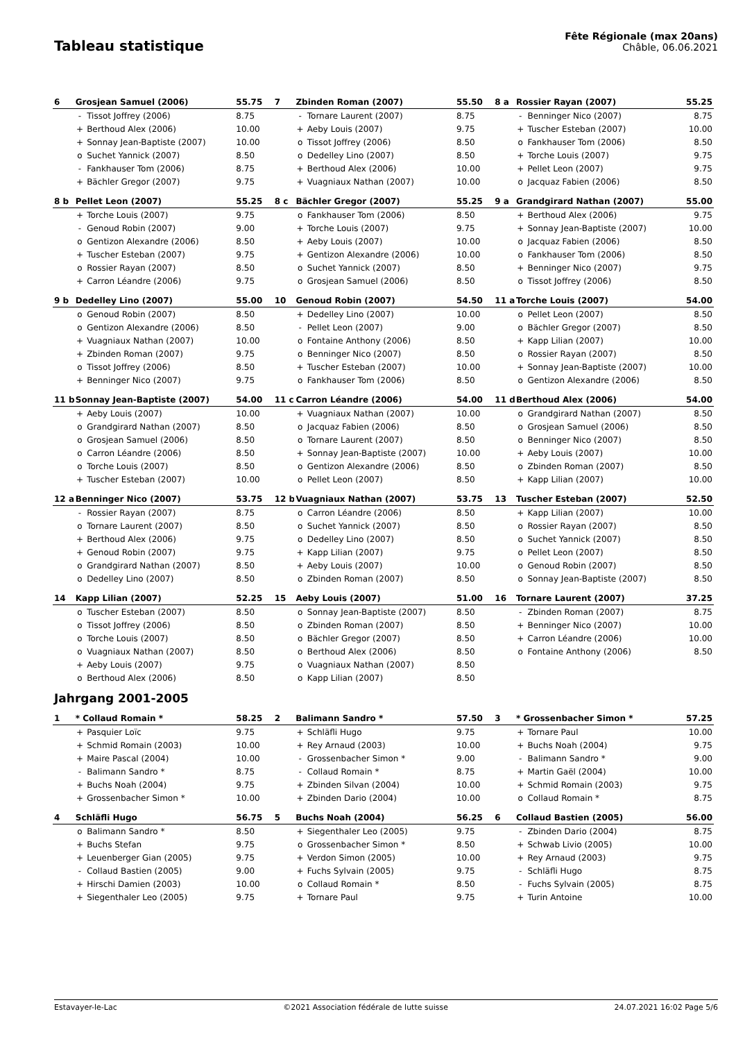Tableau statistique
Fête Régionale (max 20ans)
Châble, 06.06.2021
| 6 | Grosjean Samuel (2006) | | 55.75 | 7 | Zbinden Roman (2007) | | 55.50 | 8 a | Rossier Rayan (2007) | | 55.25 |
| | - | Tissot Joffrey (2006) | 8.75 | | - | Tornare Laurent (2007) | 8.75 | | - | Benninger Nico (2007) | 8.75 |
| | + | Berthoud Alex (2006) | 10.00 | | + | Aeby Louis (2007) | 9.75 | | + | Tuscher Esteban (2007) | 10.00 |
| | + | Sonnay Jean-Baptiste (2007) | 10.00 | | o | Tissot Joffrey (2006) | 8.50 | | o | Fankhauser Tom (2006) | 8.50 |
| | o | Suchet Yannick (2007) | 8.50 | | o | Dedelley Lino (2007) | 8.50 | | + | Torche Louis (2007) | 9.75 |
| | - | Fankhauser Tom (2006) | 8.75 | | + | Berthoud Alex (2006) | 10.00 | | + | Pellet Leon (2007) | 9.75 |
| | + | Bächler Gregor (2007) | 9.75 | | + | Vuagniaux Nathan (2007) | 10.00 | | o | Jacquaz Fabien (2006) | 8.50 |
| 8 b | Pellet Leon (2007) | | 55.25 | 8 c | Bächler Gregor (2007) | | 55.25 | 9 a | Grandgirard Nathan (2007) | | 55.00 |
| | + | Torche Louis (2007) | 9.75 | | o | Fankhauser Tom (2006) | 8.50 | | + | Berthoud Alex (2006) | 9.75 |
| | - | Genoud Robin (2007) | 9.00 | | + | Torche Louis (2007) | 9.75 | | + | Sonnay Jean-Baptiste (2007) | 10.00 |
| | o | Gentizon Alexandre (2006) | 8.50 | | + | Aeby Louis (2007) | 10.00 | | o | Jacquaz Fabien (2006) | 8.50 |
| | + | Tuscher Esteban (2007) | 9.75 | | + | Gentizon Alexandre (2006) | 10.00 | | o | Fankhauser Tom (2006) | 8.50 |
| | o | Rossier Rayan (2007) | 8.50 | | o | Suchet Yannick (2007) | 8.50 | | + | Benninger Nico (2007) | 9.75 |
| | + | Carron Léandre (2006) | 9.75 | | o | Grosjean Samuel (2006) | 8.50 | | o | Tissot Joffrey (2006) | 8.50 |
| 9 b | Dedelley Lino (2007) | | 55.00 | 10 | Genoud Robin (2007) | | 54.50 | 11 a | Torche Louis (2007) | | 54.00 |
| | o | Genoud Robin (2007) | 8.50 | | + | Dedelley Lino (2007) | 10.00 | | o | Pellet Leon (2007) | 8.50 |
| | o | Gentizon Alexandre (2006) | 8.50 | | - | Pellet Leon (2007) | 9.00 | | o | Bächler Gregor (2007) | 8.50 |
| | + | Vuagniaux Nathan (2007) | 10.00 | | o | Fontaine Anthony (2006) | 8.50 | | + | Kapp Lilian (2007) | 10.00 |
| | + | Zbinden Roman (2007) | 9.75 | | o | Benninger Nico (2007) | 8.50 | | o | Rossier Rayan (2007) | 8.50 |
| | o | Tissot Joffrey (2006) | 8.50 | | + | Tuscher Esteban (2007) | 10.00 | | + | Sonnay Jean-Baptiste (2007) | 10.00 |
| | + | Benninger Nico (2007) | 9.75 | | o | Fankhauser Tom (2006) | 8.50 | | o | Gentizon Alexandre (2006) | 8.50 |
| 11 b | Sonnay Jean-Baptiste (2007) | | 54.00 | 11 c | Carron Léandre (2006) | | 54.00 | 11 d | Berthoud Alex (2006) | | 54.00 |
| | + | Aeby Louis (2007) | 10.00 | | + | Vuagniaux Nathan (2007) | 10.00 | | o | Grandgirard Nathan (2007) | 8.50 |
| | o | Grandgirard Nathan (2007) | 8.50 | | o | Jacquaz Fabien (2006) | 8.50 | | o | Grosjean Samuel (2006) | 8.50 |
| | o | Grosjean Samuel (2006) | 8.50 | | o | Tornare Laurent (2007) | 8.50 | | o | Benninger Nico (2007) | 8.50 |
| | o | Carron Léandre (2006) | 8.50 | | + | Sonnay Jean-Baptiste (2007) | 10.00 | | + | Aeby Louis (2007) | 10.00 |
| | o | Torche Louis (2007) | 8.50 | | o | Gentizon Alexandre (2006) | 8.50 | | o | Zbinden Roman (2007) | 8.50 |
| | + | Tuscher Esteban (2007) | 10.00 | | o | Pellet Leon (2007) | 8.50 | | + | Kapp Lilian (2007) | 10.00 |
| 12 a | Benninger Nico (2007) | | 53.75 | 12 b | Vuagniaux Nathan (2007) | | 53.75 | 13 | Tuscher Esteban (2007) | | 52.50 |
| | - | Rossier Rayan (2007) | 8.75 | | o | Carron Léandre (2006) | 8.50 | | + | Kapp Lilian (2007) | 10.00 |
| | o | Tornare Laurent (2007) | 8.50 | | o | Suchet Yannick (2007) | 8.50 | | o | Rossier Rayan (2007) | 8.50 |
| | + | Berthoud Alex (2006) | 9.75 | | o | Dedelley Lino (2007) | 8.50 | | o | Suchet Yannick (2007) | 8.50 |
| | + | Genoud Robin (2007) | 9.75 | | + | Kapp Lilian (2007) | 9.75 | | o | Pellet Leon (2007) | 8.50 |
| | o | Grandgirard Nathan (2007) | 8.50 | | + | Aeby Louis (2007) | 10.00 | | o | Genoud Robin (2007) | 8.50 |
| | o | Dedelley Lino (2007) | 8.50 | | o | Zbinden Roman (2007) | 8.50 | | o | Sonnay Jean-Baptiste (2007) | 8.50 |
| 14 | Kapp Lilian (2007) | | 52.25 | 15 | Aeby Louis (2007) | | 51.00 | 16 | Tornare Laurent (2007) | | 37.25 |
| | o | Tuscher Esteban (2007) | 8.50 | | o | Sonnay Jean-Baptiste (2007) | 8.50 | | - | Zbinden Roman (2007) | 8.75 |
| | o | Tissot Joffrey (2006) | 8.50 | | o | Zbinden Roman (2007) | 8.50 | | + | Benninger Nico (2007) | 10.00 |
| | o | Torche Louis (2007) | 8.50 | | o | Bächler Gregor (2007) | 8.50 | | + | Carron Léandre (2006) | 10.00 |
| | o | Vuagniaux Nathan (2007) | 8.50 | | o | Berthoud Alex (2006) | 8.50 | | o | Fontaine Anthony (2006) | 8.50 |
| | + | Aeby Louis (2007) | 9.75 | | o | Vuagniaux Nathan (2007) | 8.50 | | | | |
| | o | Berthoud Alex (2006) | 8.50 | | o | Kapp Lilian (2007) | 8.50 | | | | |
Jahrgang 2001-2005
| 1 | * Collaud Romain * | | 58.25 | 2 | Balimann Sandro * | | 57.50 | 3 | * Grossenbacher Simon * | | 57.25 |
| | + | Pasquier Loïc | 9.75 | | + | Schläfli Hugo | 9.75 | | + | Tornare Paul | 10.00 |
| | + | Schmid Romain (2003) | 10.00 | | + | Rey Arnaud (2003) | 10.00 | | + | Buchs Noah (2004) | 9.75 |
| | + | Maire Pascal (2004) | 10.00 | | - | Grossenbacher Simon * | 9.00 | | - | Balimann Sandro * | 9.00 |
| | - | Balimann Sandro * | 8.75 | | - | Collaud Romain * | 8.75 | | + | Martin Gaël (2004) | 10.00 |
| | + | Buchs Noah (2004) | 9.75 | | + | Zbinden Silvan (2004) | 10.00 | | + | Schmid Romain (2003) | 9.75 |
| | + | Grossenbacher Simon * | 10.00 | | + | Zbinden Dario (2004) | 10.00 | | o | Collaud Romain * | 8.75 |
| 4 | Schläfli Hugo | | 56.75 | 5 | Buchs Noah (2004) | | 56.25 | 6 | Collaud Bastien (2005) | | 56.00 |
| | o | Balimann Sandro * | 8.50 | | + | Siegenthaler Leo (2005) | 9.75 | | - | Zbinden Dario (2004) | 8.75 |
| | + | Buchs Stefan | 9.75 | | o | Grossenbacher Simon * | 8.50 | | + | Schwab Livio (2005) | 10.00 |
| | + | Leuenberger Gian (2005) | 9.75 | | + | Verdon Simon (2005) | 10.00 | | + | Rey Arnaud (2003) | 9.75 |
| | - | Collaud Bastien (2005) | 9.00 | | + | Fuchs Sylvain (2005) | 9.75 | | - | Schläfli Hugo | 8.75 |
| | + | Hirschi Damien (2003) | 10.00 | | o | Collaud Romain * | 8.50 | | - | Fuchs Sylvain (2005) | 8.75 |
| | + | Siegenthaler Leo (2005) | 9.75 | | + | Tornare Paul | 9.75 | | + | Turin Antoine | 10.00 |
Estavayer-le-Lac ©2021 Association fédérale de lutte suisse 24.07.2021 16:02 Page 5/6